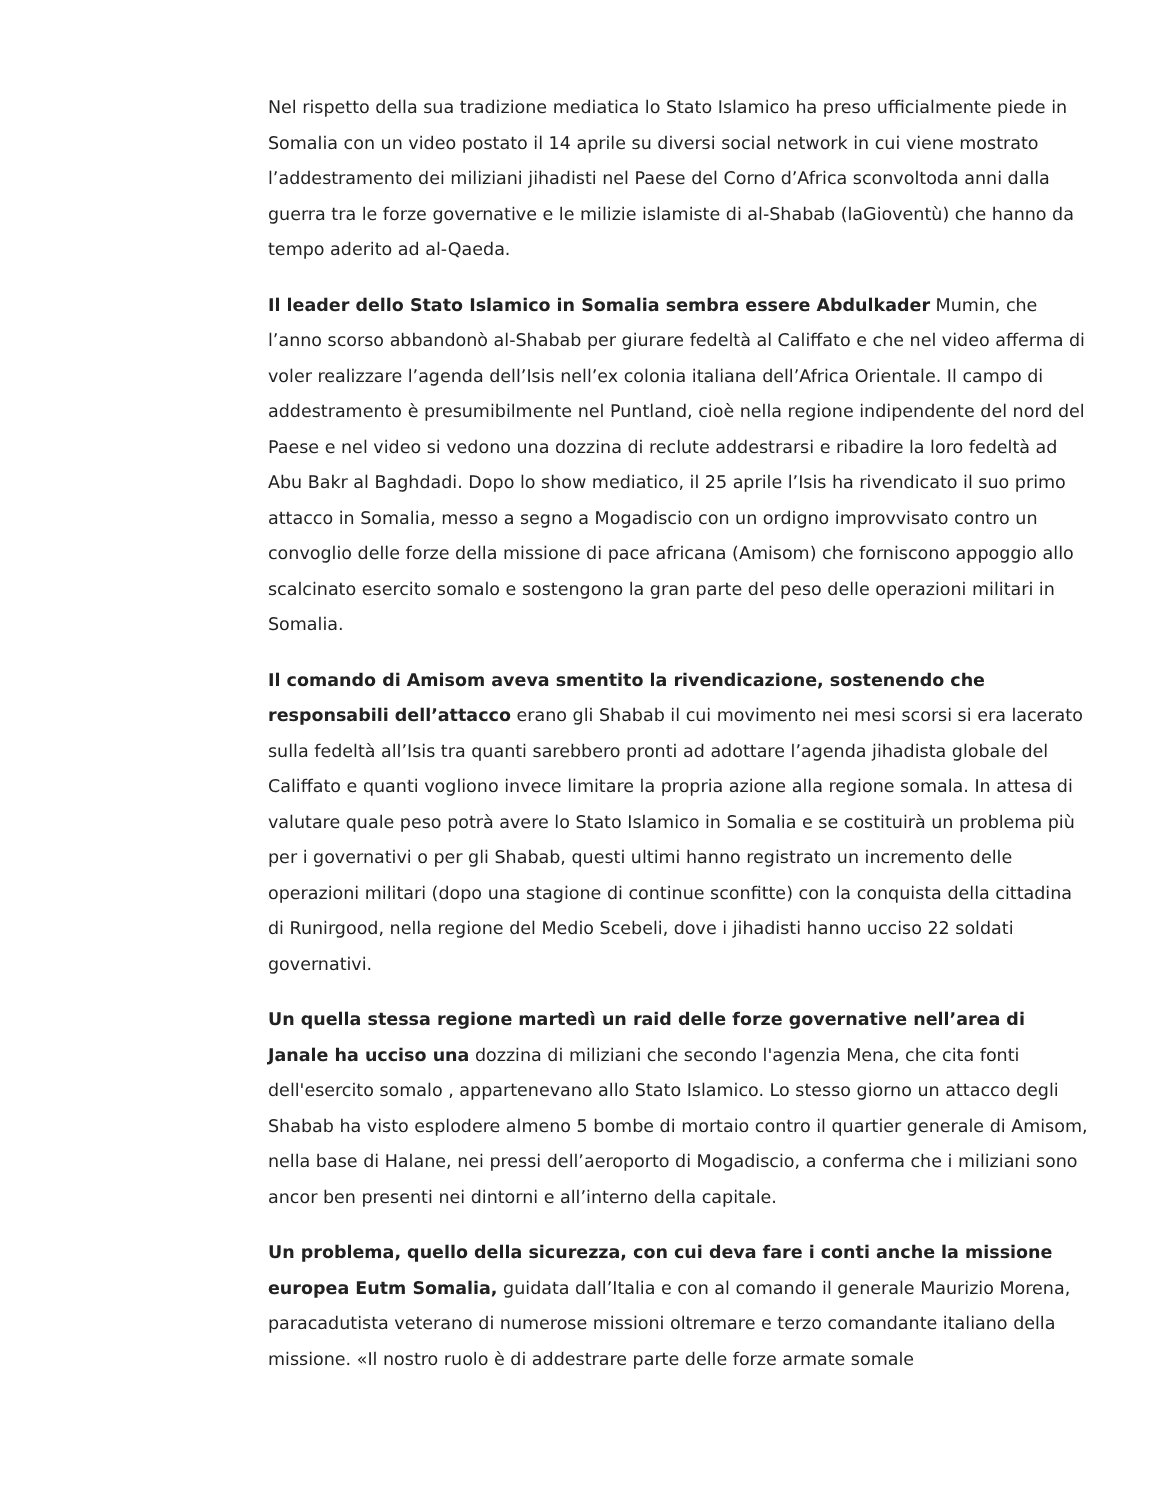Nel rispetto della sua tradizione mediatica lo Stato Islamico ha preso ufficialmente piede in Somalia con un video postato il 14 aprile su diversi social network in cui viene mostrato l’addestramento dei miliziani jihadisti nel Paese del Corno d’Africa sconvoltoda anni dalla guerra tra le forze governative e le milizie islamiste di al-Shabab (laGioventù) che hanno da tempo aderito ad al-Qaeda.
Il leader dello Stato Islamico in Somalia sembra essere Abdulkader Mumin, che l’anno scorso abbandonò al-Shabab per giurare fedeltà al Califfato e che nel video afferma di voler realizzare l’agenda dell’Isis nell’ex colonia italiana dell’Africa Orientale. Il campo di addestramento è presumibilmente nel Puntland, cioè nella regione indipendente del nord del Paese e nel video si vedono una dozzina di reclute addestrarsi e ribadire la loro fedeltà ad Abu Bakr al Baghdadi. Dopo lo show mediatico, il 25 aprile l’Isis ha rivendicato il suo primo attacco in Somalia, messo a segno a Mogadiscio con un ordigno improvvisato contro un convoglio delle forze della missione di pace africana (Amisom) che forniscono appoggio allo scalcinato esercito somalo e sostengono la gran parte del peso delle operazioni militari in Somalia.
Il comando di Amisom aveva smentito la rivendicazione, sostenendo che responsabili dell’attacco erano gli Shabab il cui movimento nei mesi scorsi si era lacerato sulla fedeltà all’Isis tra quanti sarebbero pronti ad adottare l’agenda jihadista globale del Califfato e quanti vogliono invece limitare la propria azione alla regione somala. In attesa di valutare quale peso potrà avere lo Stato Islamico in Somalia e se costituirà un problema più per i governativi o per gli Shabab, questi ultimi hanno registrato un incremento delle operazioni militari (dopo una stagione di continue sconfitte) con la conquista della cittadina di Runirgood, nella regione del Medio Scebeli, dove i jihadisti hanno ucciso 22 soldati governativi.
Un quella stessa regione martedì un raid delle forze governative nell’area di Janale ha ucciso una dozzina di miliziani che secondo l'agenzia Mena, che cita fonti dell'esercito somalo , appartenevano allo Stato Islamico. Lo stesso giorno un attacco degli Shabab ha visto esplodere almeno 5 bombe di mortaio contro il quartier generale di Amisom, nella base di Halane, nei pressi dell’aeroporto di Mogadiscio, a conferma che i miliziani sono ancor ben presenti nei dintorni e all’interno della capitale.
Un problema, quello della sicurezza, con cui deva fare i conti anche la missione europea Eutm Somalia, guidata dall’Italia e con al comando il generale Maurizio Morena, paracadutista veterano di numerose missioni oltremare e terzo comandante italiano della missione. «Il nostro ruolo è di addestrare parte delle forze armate somale